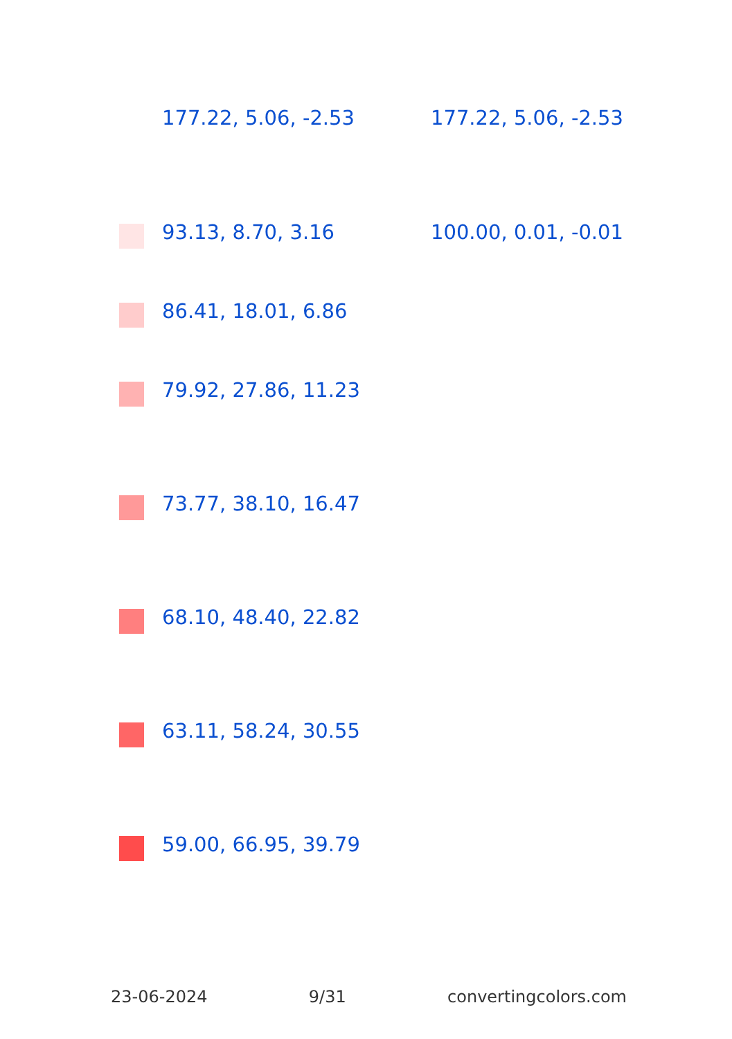177.22, 5.06, -2.53 177.22, 5.06, -2.53
93.13, 8.70, 3.16 100.00, 0.01, -0.01
86.41, 18.01, 6.86
79.92, 27.86, 11.23
73.77, 38.10, 16.47
68.10, 48.40, 22.82
63.11, 58.24, 30.55
59.00, 66.95, 39.79
23-06-2024 9/31 convertingcolors.com